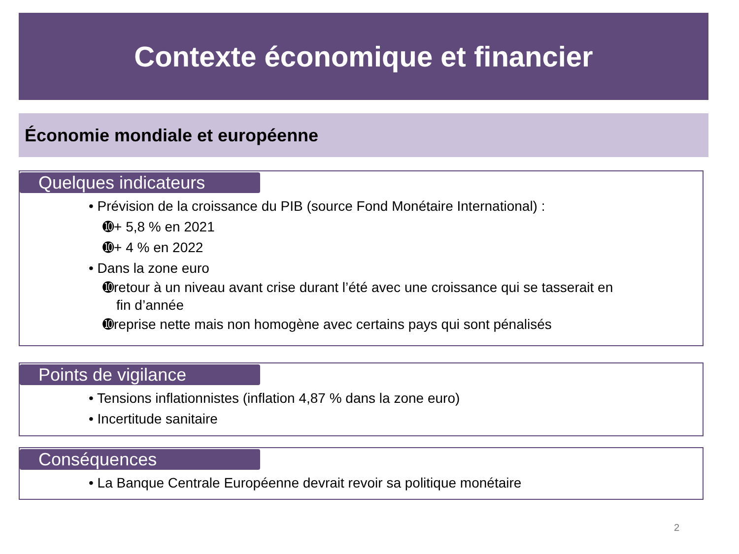Contexte économique et financier
Économie mondiale et européenne
Quelques indicateurs
• Prévision de la croissance du PIB (source Fond Monétaire International) :
➓+ 5,8 % en 2021
➓+ 4 % en 2022
• Dans la zone euro
➓retour à un niveau avant crise durant l’été avec une croissance qui se tasserait en
fin d’année
➓reprise nette mais non homogène avec certains pays qui sont pénalisés
Points de vigilance
• Tensions inflationnistes (inflation 4,87 % dans la zone euro)
• Incertitude sanitaire
Conséquences
• La Banque Centrale Européenne devrait revoir sa politique monétaire
2